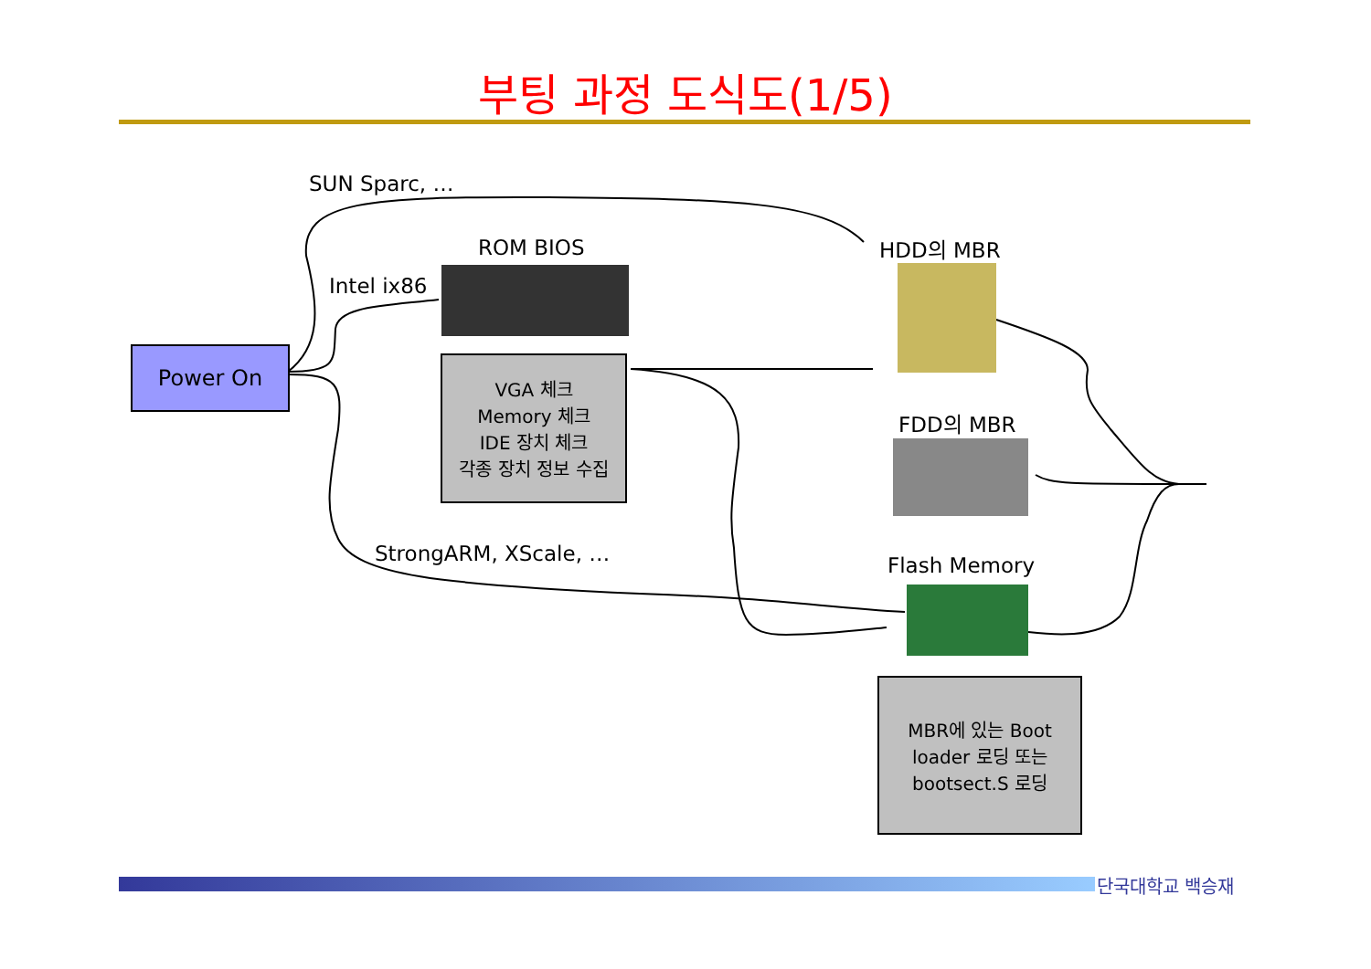부팅 과정 도식도(1/5)
SUN Sparc, …
ROM BIOS
Intel ix86
HDD의 MBR
FDD의 MBR
StrongARM, XScale, … Flash Memory
Power On
VGA 체크
Memory 체크
IDE 장치 체크
각종 장치 정보 수집
MBR에 있는 Boot
loader 로딩 또는
bootsect.S 로딩
단국대학교 백승재